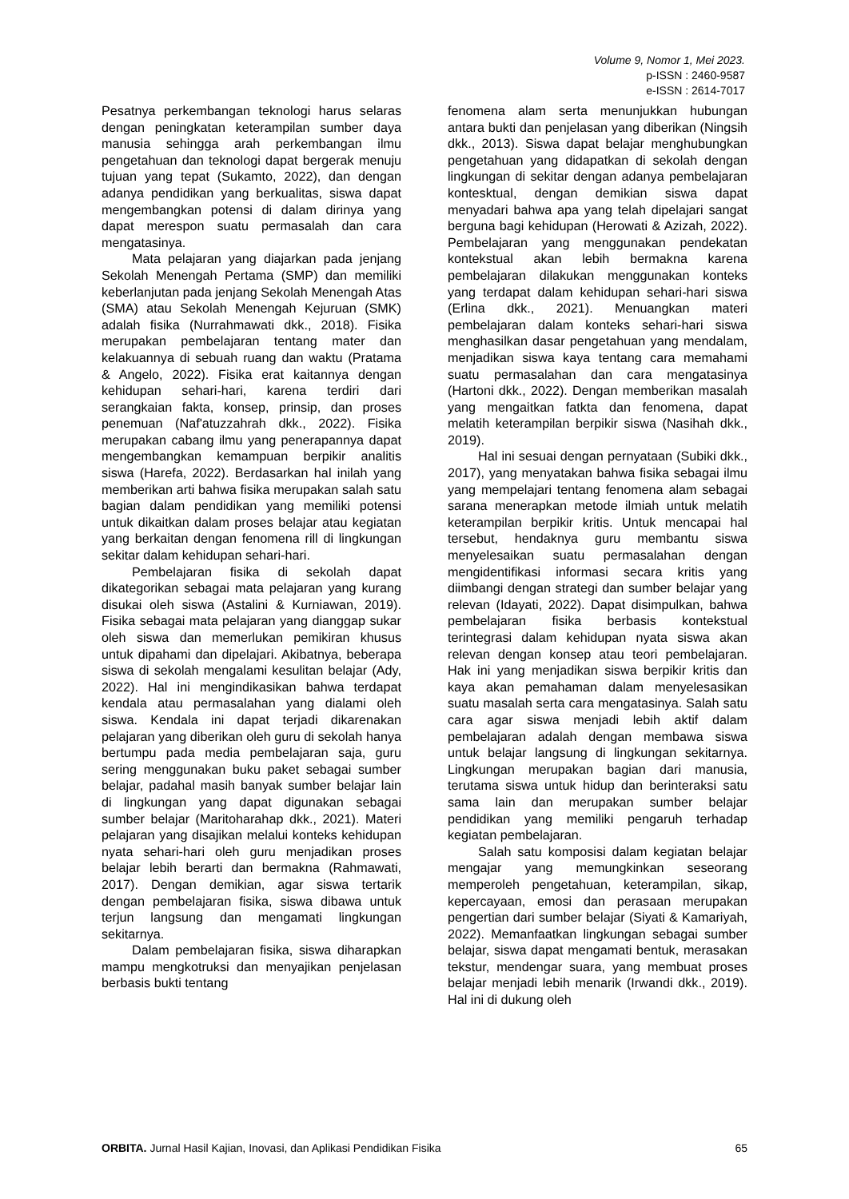Volume 9, Nomor 1, Mei 2023.
p-ISSN : 2460-9587
e-ISSN : 2614-7017
Pesatnya perkembangan teknologi harus selaras dengan peningkatan keterampilan sumber daya manusia sehingga arah perkembangan ilmu pengetahuan dan teknologi dapat bergerak menuju tujuan yang tepat (Sukamto, 2022), dan dengan adanya pendidikan yang berkualitas, siswa dapat mengembangkan potensi di dalam dirinya yang dapat merespon suatu permasalah dan cara mengatasinya.
Mata pelajaran yang diajarkan pada jenjang Sekolah Menengah Pertama (SMP) dan memiliki keberlanjutan pada jenjang Sekolah Menengah Atas (SMA) atau Sekolah Menengah Kejuruan (SMK) adalah fisika (Nurrahmawati dkk., 2018). Fisika merupakan pembelajaran tentang mater dan kelakuannya di sebuah ruang dan waktu (Pratama & Angelo, 2022). Fisika erat kaitannya dengan kehidupan sehari-hari, karena terdiri dari serangkaian fakta, konsep, prinsip, dan proses penemuan (Naf'atuzzahrah dkk., 2022). Fisika merupakan cabang ilmu yang penerapannya dapat mengembangkan kemampuan berpikir analitis siswa (Harefa, 2022). Berdasarkan hal inilah yang memberikan arti bahwa fisika merupakan salah satu bagian dalam pendidikan yang memiliki potensi untuk dikaitkan dalam proses belajar atau kegiatan yang berkaitan dengan fenomena rill di lingkungan sekitar dalam kehidupan sehari-hari.
Pembelajaran fisika di sekolah dapat dikategorikan sebagai mata pelajaran yang kurang disukai oleh siswa (Astalini & Kurniawan, 2019). Fisika sebagai mata pelajaran yang dianggap sukar oleh siswa dan memerlukan pemikiran khusus untuk dipahami dan dipelajari. Akibatnya, beberapa siswa di sekolah mengalami kesulitan belajar (Ady, 2022). Hal ini mengindikasikan bahwa terdapat kendala atau permasalahan yang dialami oleh siswa. Kendala ini dapat terjadi dikarenakan pelajaran yang diberikan oleh guru di sekolah hanya bertumpu pada media pembelajaran saja, guru sering menggunakan buku paket sebagai sumber belajar, padahal masih banyak sumber belajar lain di lingkungan yang dapat digunakan sebagai sumber belajar (Maritoharahap dkk., 2021). Materi pelajaran yang disajikan melalui konteks kehidupan nyata sehari-hari oleh guru menjadikan proses belajar lebih berarti dan bermakna (Rahmawati, 2017). Dengan demikian, agar siswa tertarik dengan pembelajaran fisika, siswa dibawa untuk terjun langsung dan mengamati lingkungan sekitarnya.
Dalam pembelajaran fisika, siswa diharapkan mampu mengkotruksi dan menyajikan penjelasan berbasis bukti tentang
fenomena alam serta menunjukkan hubungan antara bukti dan penjelasan yang diberikan (Ningsih dkk., 2013). Siswa dapat belajar menghubungkan pengetahuan yang didapatkan di sekolah dengan lingkungan di sekitar dengan adanya pembelajaran kontesktual, dengan demikian siswa dapat menyadari bahwa apa yang telah dipelajari sangat berguna bagi kehidupan (Herowati & Azizah, 2022). Pembelajaran yang menggunakan pendekatan kontekstual akan lebih bermakna karena pembelajaran dilakukan menggunakan konteks yang terdapat dalam kehidupan sehari-hari siswa (Erlina dkk., 2021). Menuangkan materi pembelajaran dalam konteks sehari-hari siswa menghasilkan dasar pengetahuan yang mendalam, menjadikan siswa kaya tentang cara memahami suatu permasalahan dan cara mengatasinya (Hartoni dkk., 2022). Dengan memberikan masalah yang mengaitkan fatkta dan fenomena, dapat melatih keterampilan berpikir siswa (Nasihah dkk., 2019).
Hal ini sesuai dengan pernyataan (Subiki dkk., 2017), yang menyatakan bahwa fisika sebagai ilmu yang mempelajari tentang fenomena alam sebagai sarana menerapkan metode ilmiah untuk melatih keterampilan berpikir kritis. Untuk mencapai hal tersebut, hendaknya guru membantu siswa menyelesaikan suatu permasalahan dengan mengidentifikasi informasi secara kritis yang diimbangi dengan strategi dan sumber belajar yang relevan (Idayati, 2022). Dapat disimpulkan, bahwa pembelajaran fisika berbasis kontekstual terintegrasi dalam kehidupan nyata siswa akan relevan dengan konsep atau teori pembelajaran. Hak ini yang menjadikan siswa berpikir kritis dan kaya akan pemahaman dalam menyelesasikan suatu masalah serta cara mengatasinya. Salah satu cara agar siswa menjadi lebih aktif dalam pembelajaran adalah dengan membawa siswa untuk belajar langsung di lingkungan sekitarnya. Lingkungan merupakan bagian dari manusia, terutama siswa untuk hidup dan berinteraksi satu sama lain dan merupakan sumber belajar pendidikan yang memiliki pengaruh terhadap kegiatan pembelajaran.
Salah satu komposisi dalam kegiatan belajar mengajar yang memungkinkan seseorang memperoleh pengetahuan, keterampilan, sikap, kepercayaan, emosi dan perasaan merupakan pengertian dari sumber belajar (Siyati & Kamariyah, 2022). Memanfaatkan lingkungan sebagai sumber belajar, siswa dapat mengamati bentuk, merasakan tekstur, mendengar suara, yang membuat proses belajar menjadi lebih menarik (Irwandi dkk., 2019). Hal ini di dukung oleh
ORBITA. Jurnal Hasil Kajian, Inovasi, dan Aplikasi Pendidikan Fisika 65